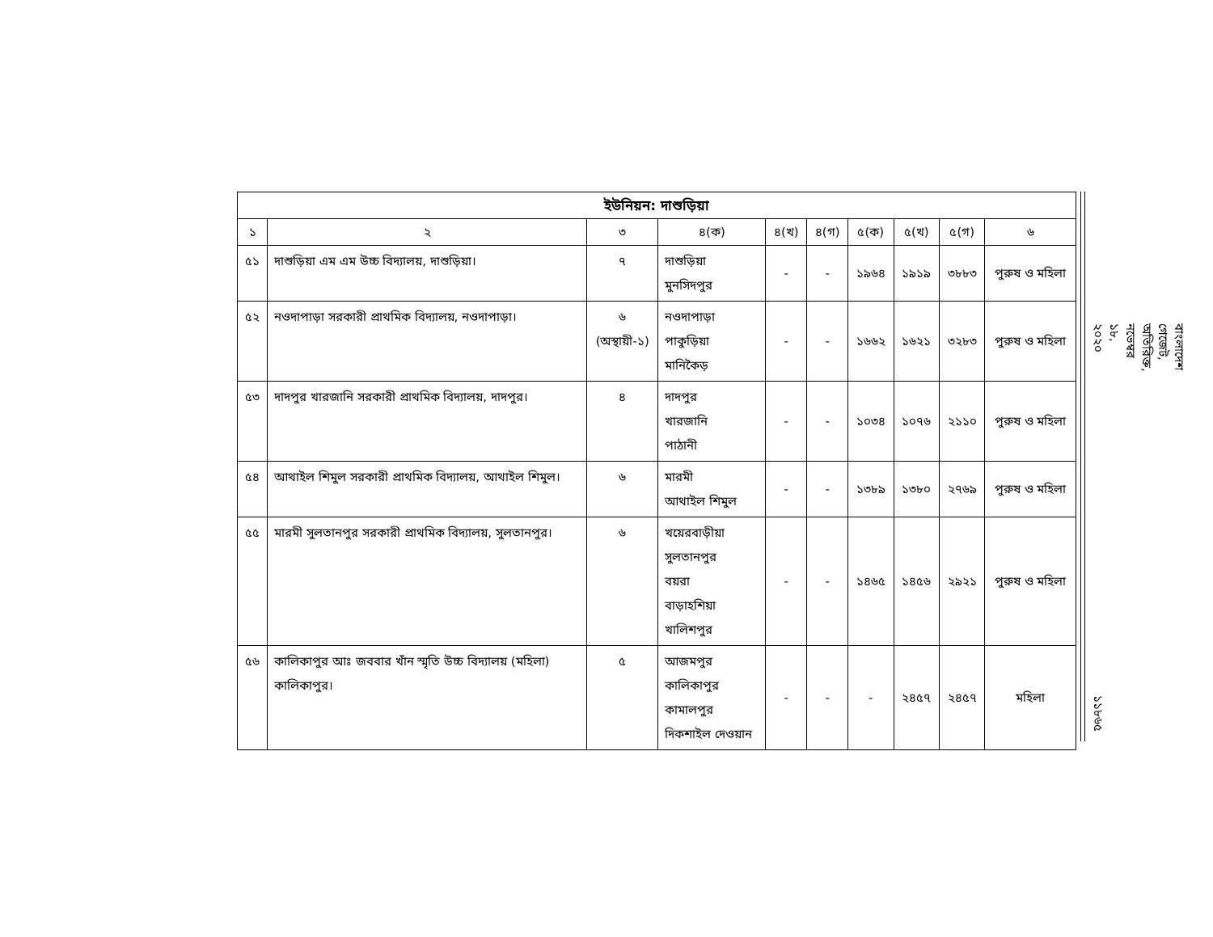| ইউনিয়ন: দাশুড়িয়া | | | | | | | | | |
| --- | --- | --- | --- | --- | --- | --- | --- | --- | --- |
| ১ | ২ | ৩ | ৪(ক) | ৪(খ) | ৪(গ) | ৫(ক) | ৫(খ) | ৫(গ) | ৬ |
| ৫১ | দাশুড়িয়া এম এম উচ্চ বিদ্যালয়, দাশুড়িয়া। | ৭ | দাশুড়িয়া মুনসিদপুর | - | - | ১৯৬৪ | ১৯১৯ | ৩৮৮৩ | পুরুষ ও মহিলা |
| ৫২ | নওদাপাড়া সরকারী প্রাথমিক বিদ্যালয়, নওদাপাড়া। | ৬ (অস্থায়ী-১) | নওদাপাড়া পাকুড়িয়া মানিকৈড় | - | - | ১৬৬২ | ১৬২১ | ৩২৮৩ | পুরুষ ও মহিলা |
| ৫৩ | দাদপুর খারজানি সরকারী প্রাথমিক বিদ্যালয়, দাদপুর। | ৪ | দাদপুর খারজানি পাঠানী | - | - | ১০৩৪ | ১০৭৬ | ২১১০ | পুরুষ ও মহিলা |
| ৫৪ | আথাইল শিমুল সরকারী প্রাথমিক বিদ্যালয়, আথাইল শিমুল। | ৬ | মারমী আথাইল শিমুল | - | - | ১৩৮৯ | ১৩৮০ | ২৭৬৯ | পুরুষ ও মহিলা |
| ৫৫ | মারমী সুলতানপুর সরকারী প্রাথমিক বিদ্যালয়, সুলতানপুর। | ৬ | খয়েরবাড়ীয়া সুলতানপুর বয়রা বাড়াহশিয়া খালিশপুর | - | - | ১৪৬৫ | ১৪৫৬ | ২৯২১ | পুরুষ ও মহিলা |
| ৫৬ | কালিকাপুর আঃ জববার খাঁন স্মৃতি উচ্চ বিদ্যালয় (মহিলা) কালিকাপুর। | ৫ | আজমপুর কালিকাপুর কামালপুর দিকশাইল দেওয়ান | - | - | - | ২৪৫৭ | ২৪৫৭ | মহিলা |
বাংলাদেশ গেজেট, অতিরিক্ত, নভেম্বর ১৮, ২০২০
১১৮৬৫